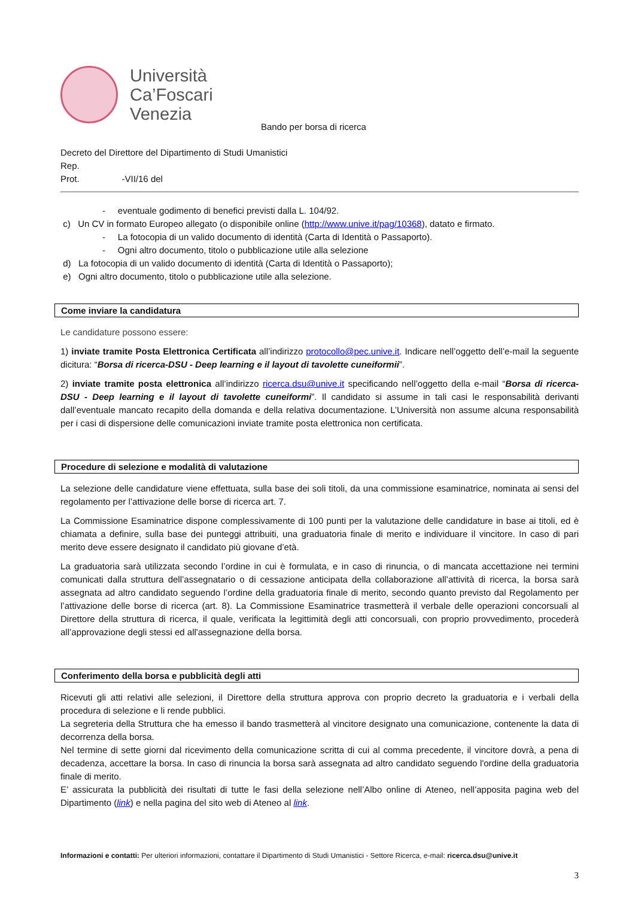Università
Ca’Foscari
Venezia
Bando per borsa di ricerca
Decreto del Direttore del Dipartimento di Studi Umanistici
Rep.
Prot. -VII/16 del
- eventuale godimento di benefici previsti dalla L. 104/92.
c) Un CV in formato Europeo allegato (o disponibile online (http://www.unive.it/pag/10368), datato e firmato.
- La fotocopia di un valido documento di identità (Carta di Identità o Passaporto).
- Ogni altro documento, titolo o pubblicazione utile alla selezione
d) La fotocopia di un valido documento di identità (Carta di Identità o Passaporto);
e) Ogni altro documento, titolo o pubblicazione utile alla selezione.
Come inviare la candidatura
Le candidature possono essere:
1) inviate tramite Posta Elettronica Certificata all’indirizzo protocollo@pec.unive.it. Indicare nell’oggetto dell’e-mail la seguente dicitura: “Borsa di ricerca-DSU - Deep learning e il layout di tavolette cuneiformii”.
2) inviate tramite posta elettronica all’indirizzo ricerca.dsu@unive.it specificando nell’oggetto della e-mail “Borsa di ricerca-DSU - Deep learning e il layout di tavolette cuneiformi”. Il candidato si assume in tali casi le responsabilità derivanti dall’eventuale mancato recapito della domanda e della relativa documentazione. L’Università non assume alcuna responsabilità per i casi di dispersione delle comunicazioni inviate tramite posta elettronica non certificata.
Procedure di selezione e modalità di valutazione
La selezione delle candidature viene effettuata, sulla base dei soli titoli, da una commissione esaminatrice, nominata ai sensi del regolamento per l’attivazione delle borse di ricerca art. 7.
La Commissione Esaminatrice dispone complessivamente di 100 punti per la valutazione delle candidature in base ai titoli, ed è chiamata a definire, sulla base dei punteggi attribuiti, una graduatoria finale di merito e individuare il vincitore. In caso di pari merito deve essere designato il candidato più giovane d’età.
La graduatoria sarà utilizzata secondo l’ordine in cui è formulata, e in caso di rinuncia, o di mancata accettazione nei termini comunicati dalla struttura dell’assegnatario o di cessazione anticipata della collaborazione all’attività di ricerca, la borsa sarà assegnata ad altro candidato seguendo l’ordine della graduatoria finale di merito, secondo quanto previsto dal Regolamento per l’attivazione delle borse di ricerca (art. 8). La Commissione Esaminatrice trasmetterà il verbale delle operazioni concorsuali al Direttore della struttura di ricerca, il quale, verificata la legittimità degli atti concorsuali, con proprio provvedimento, procederà all’approvazione degli stessi ed all'assegnazione della borsa.
Conferimento della borsa e pubblicità degli atti
Ricevuti gli atti relativi alle selezioni, il Direttore della struttura approva con proprio decreto la graduatoria e i verbali della procedura di selezione e li rende pubblici.
La segreteria della Struttura che ha emesso il bando trasmetterà al vincitore designato una comunicazione, contenente la data di decorrenza della borsa.
Nel termine di sette giorni dal ricevimento della comunicazione scritta di cui al comma precedente, il vincitore dovrà, a pena di decadenza, accettare la borsa. In caso di rinuncia la borsa sarà assegnata ad altro candidato seguendo l'ordine della graduatoria finale di merito.
E’ assicurata la pubblicità dei risultati di tutte le fasi della selezione nell’Albo online di Ateneo, nell’apposita pagina web del Dipartimento (link) e nella pagina del sito web di Ateneo al link.
Informazioni e contatti: Per ulteriori informazioni, contattare il Dipartimento di Studi Umanistici - Settore Ricerca, e-mail: ricerca.dsu@unive.it
3